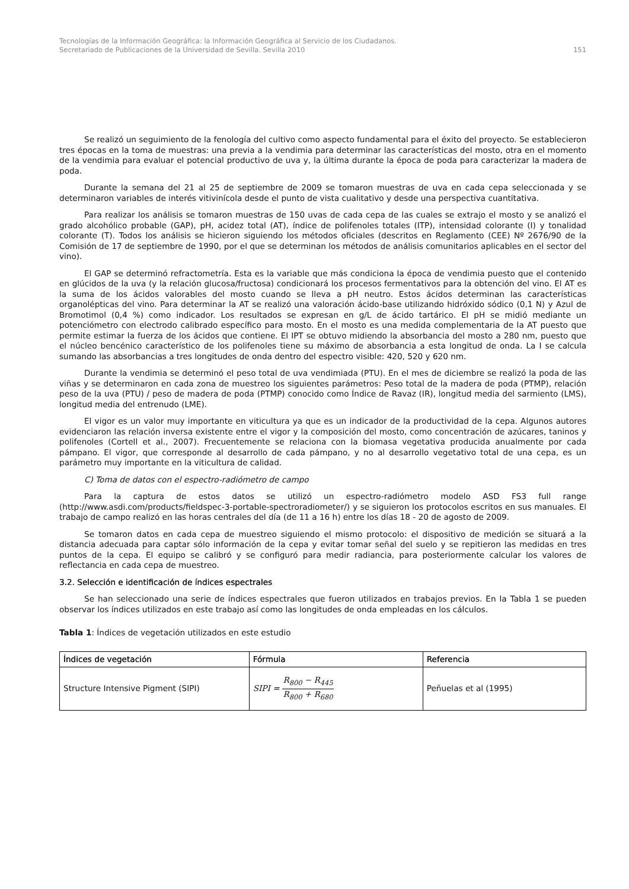Tecnologías de la Información Geográfica: la Información Geográfica al Servicio de los Ciudadanos.
Secretariado de Publicaciones de la Universidad de Sevilla. Sevilla 2010 151
Se realizó un seguimiento de la fenología del cultivo como aspecto fundamental para el éxito del proyecto. Se establecieron tres épocas en la toma de muestras: una previa a la vendimia para determinar las características del mosto, otra en el momento de la vendimia para evaluar el potencial productivo de uva y, la última durante la época de poda para caracterizar la madera de poda.
Durante la semana del 21 al 25 de septiembre de 2009 se tomaron muestras de uva en cada cepa seleccionada y se determinaron variables de interés vitivinícola desde el punto de vista cualitativo y desde una perspectiva cuantitativa.
Para realizar los análisis se tomaron muestras de 150 uvas de cada cepa de las cuales se extrajo el mosto y se analizó el grado alcohólico probable (GAP), pH, acidez total (AT), índice de polifenoles totales (ITP), intensidad colorante (I) y tonalidad colorante (T). Todos los análisis se hicieron siguiendo los métodos oficiales (descritos en Reglamento (CEE) Nº 2676/90 de la Comisión de 17 de septiembre de 1990, por el que se determinan los métodos de análisis comunitarios aplicables en el sector del vino).
El GAP se determinó refractometría. Esta es la variable que más condiciona la época de vendimia puesto que el contenido en glúcidos de la uva (y la relación glucosa/fructosa) condicionará los procesos fermentativos para la obtención del vino. El AT es la suma de los ácidos valorables del mosto cuando se lleva a pH neutro. Estos ácidos determinan las características organolépticas del vino. Para determinar la AT se realizó una valoración ácido-base utilizando hidróxido sódico (0,1 N) y Azul de Bromotimol (0,4 %) como indicador. Los resultados se expresan en g/L de ácido tartárico. El pH se midió mediante un potenciómetro con electrodo calibrado específico para mosto. En el mosto es una medida complementaria de la AT puesto que permite estimar la fuerza de los ácidos que contiene. El IPT se obtuvo midiendo la absorbancia del mosto a 280 nm, puesto que el núcleo bencénico característico de los polifenoles tiene su máximo de absorbancia a esta longitud de onda. La I se calcula sumando las absorbancias a tres longitudes de onda dentro del espectro visible: 420, 520 y 620 nm.
Durante la vendimia se determinó el peso total de uva vendimiada (PTU). En el mes de diciembre se realizó la poda de las viñas y se determinaron en cada zona de muestreo los siguientes parámetros: Peso total de la madera de poda (PTMP), relación peso de la uva (PTU) / peso de madera de poda (PTMP) conocido como Índice de Ravaz (IR), longitud media del sarmiento (LMS), longitud media del entrenudo (LME).
El vigor es un valor muy importante en viticultura ya que es un indicador de la productividad de la cepa. Algunos autores evidenciaron las relación inversa existente entre el vigor y la composición del mosto, como concentración de azúcares, taninos y polifenoles (Cortell et al., 2007). Frecuentemente se relaciona con la biomasa vegetativa producida anualmente por cada pámpano. El vigor, que corresponde al desarrollo de cada pámpano, y no al desarrollo vegetativo total de una cepa, es un parámetro muy importante en la viticultura de calidad.
C) Toma de datos con el espectro-radiómetro de campo
Para la captura de estos datos se utilizó un espectro-radiómetro modelo ASD FS3 full range (http://www.asdi.com/products/fieldspec-3-portable-spectroradiometer/) y se siguieron los protocolos escritos en sus manuales. El trabajo de campo realizó en las horas centrales del día (de 11 a 16 h) entre los días 18 - 20 de agosto de 2009.
Se tomaron datos en cada cepa de muestreo siguiendo el mismo protocolo: el dispositivo de medición se situará a la distancia adecuada para captar sólo información de la cepa y evitar tomar señal del suelo y se repitieron las medidas en tres puntos de la cepa. El equipo se calibró y se configuró para medir radiancia, para posteriormente calcular los valores de reflectancia en cada cepa de muestreo.
3.2. Selección e identificación de índices espectrales
Se han seleccionado una serie de índices espectrales que fueron utilizados en trabajos previos. En la Tabla 1 se pueden observar los índices utilizados en este trabajo así como las longitudes de onda empleadas en los cálculos.
Tabla 1: Índices de vegetación utilizados en este estudio
| Índices de vegetación | Fórmula | Referencia |
| --- | --- | --- |
| Structure Intensive Pigment (SIPI) | SIPI = R<sub>800</sub> − R<sub>445</sub> R<sub>800</sub> + R<sub>680</sub> | Peñuelas et al (1995) |